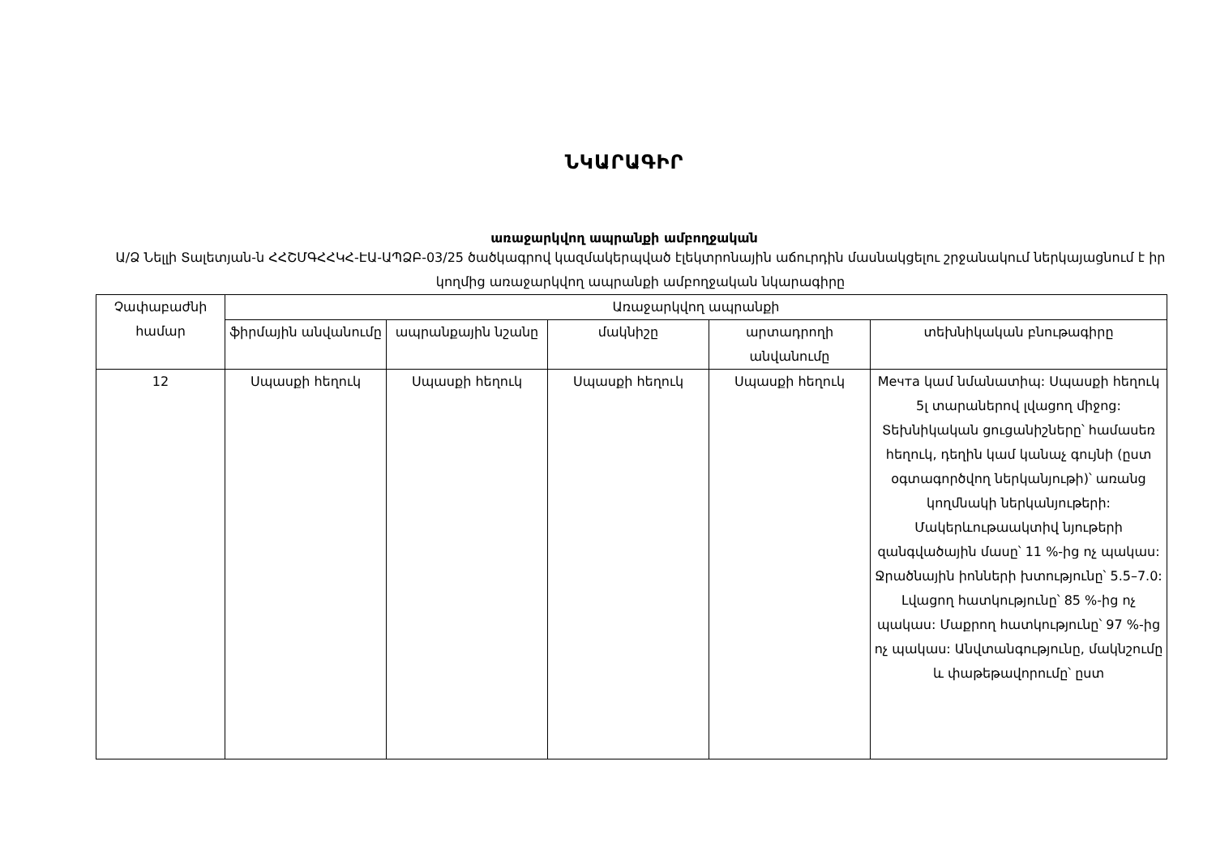ՆԿԱՐԱԳԻՐ
առաջարկվող ապրանքի ամբողջական
Ա/Ձ Նելլի Տալետյան-ն ՀՀՇՄԳՀՀԿՀ-ԷԱ-ԱՊՁԲ-03/25 ծածկագրով կազմակերպված էլեկտրոնային աճուրդին մասնակցելու շրջանակում ներկայացնում է իր կողմից առաջարկվող ապրանքի ամբողջական նկարագիրը
| Չափաբաժնի համար | Առաջարկվող ապրանքի | | | | |
| --- | --- | --- | --- | --- | --- |
| | ֆիրմային անվանումը | ապրանքային նշանը | մակնիշը | արտադրողի անվանումը | տեխնիկական բնութագիրը |
| 12 | Սպասքի հեղուկ | Սպասքի հեղուկ | Սպասքի հեղուկ | Սպասքի հեղուկ | Мечта կամ նմանատիպ: Սպասքի հեղուկ 5լ տարաներով լվացող միջոց: Տեխնիկական ցուցանիշները՝ համասեռ հեղուկ, դեղին կամ կանաչ գույնի (ըստ օգտագործվող ներկանյութի)՝ առանց կողմնակի ներկանյութերի: Մակերևութաակտիվ նյութերի զանգվածային մասը՝ 11 %-ից ոչ պակաս: Ջրածնային իոնների խտությունը՝ 5.5–7.0: Լվացող հատկությունը՝ 85 %-ից ոչ պակաս: Մաքրող հատկությունը՝ 97 %-ից ոչ պակաս: Անվտանգությունը, մակնշումը և փաթեթավորումը՝ ըստ |